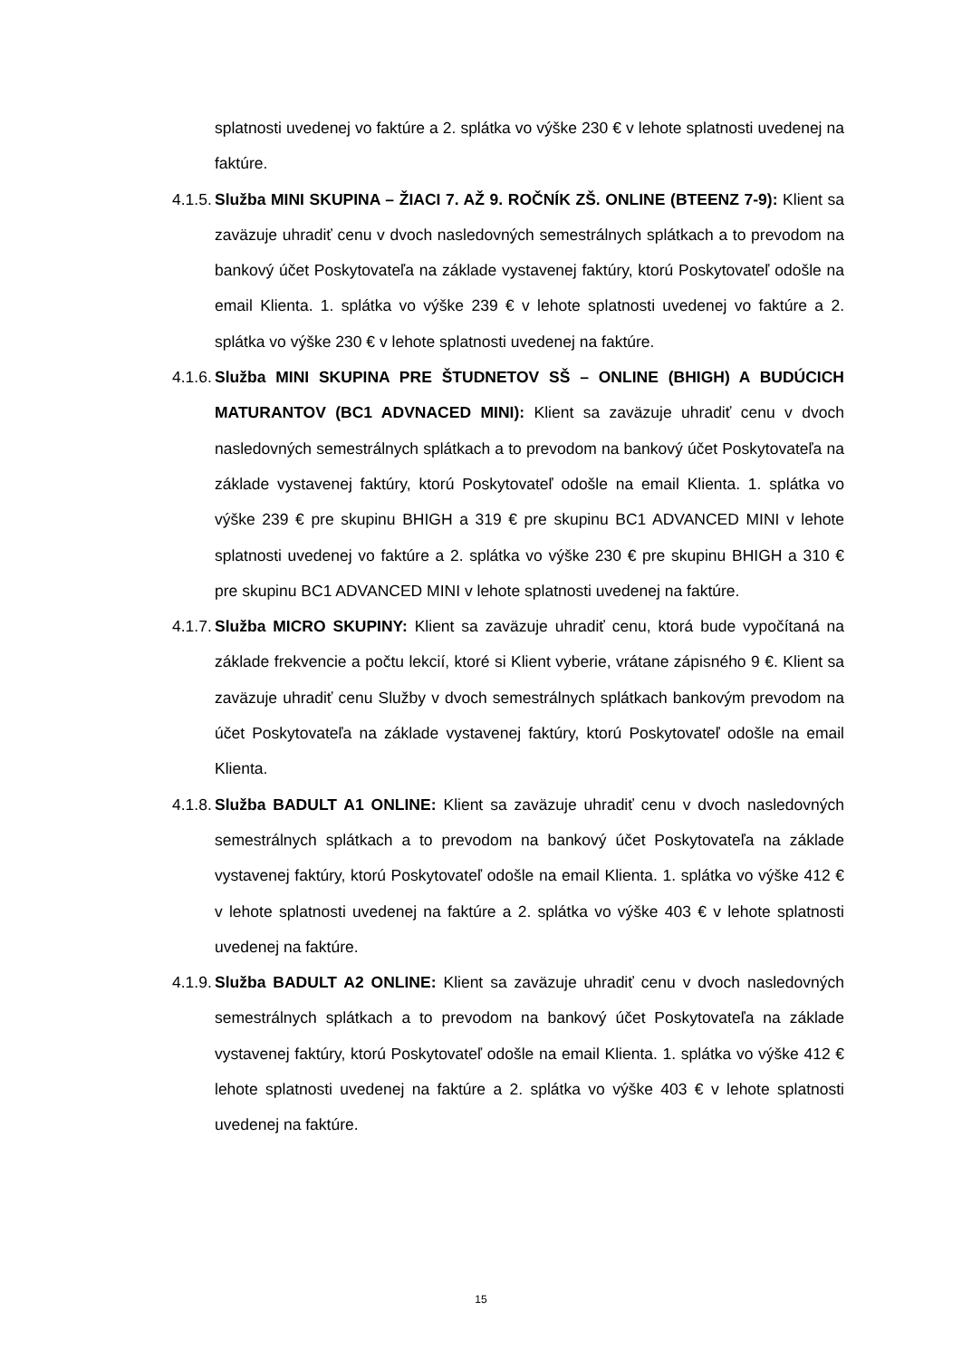splatnosti uvedenej vo faktúre a 2. splátka vo výške 230 € v lehote splatnosti uvedenej na faktúre.
4.1.5. Služba MINI SKUPINA – ŽIACI 7. AŽ 9. ROČNÍK ZŠ. ONLINE (BTEENZ 7-9): Klient sa zaväzuje uhradiť cenu v dvoch nasledovných semestrálnych splátkach a to prevodom na bankový účet Poskytovateľa na základe vystavenej faktúry, ktorú Poskytovateľ odošle na email Klienta. 1. splátka vo výške 239 € v lehote splatnosti uvedenej vo faktúre a 2. splátka vo výške 230 € v lehote splatnosti uvedenej na faktúre.
4.1.6. Služba MINI SKUPINA PRE ŠTUDNETOV SŠ – ONLINE (BHIGH) A BUDÚCICH MATURANTOV (BC1 ADVNACED MINI): Klient sa zaväzuje uhradiť cenu v dvoch nasledovných semestrálnych splátkach a to prevodom na bankový účet Poskytovateľa na základe vystavenej faktúry, ktorú Poskytovateľ odošle na email Klienta. 1. splátka vo výške 239 € pre skupinu BHIGH a 319 € pre skupinu BC1 ADVANCED MINI v lehote splatnosti uvedenej vo faktúre a 2. splátka vo výške 230 € pre skupinu BHIGH a 310 € pre skupinu BC1 ADVANCED MINI v lehote splatnosti uvedenej na faktúre.
4.1.7. Služba MICRO SKUPINY: Klient sa zaväzuje uhradiť cenu, ktorá bude vypočítaná na základe frekvencie a počtu lekcií, ktoré si Klient vyberie, vrátane zápisného 9 €. Klient sa zaväzuje uhradiť cenu Služby v dvoch semestrálnych splátkach bankovým prevodom na účet Poskytovateľa na základe vystavenej faktúry, ktorú Poskytovateľ odošle na email Klienta.
4.1.8. Služba BADULT A1 ONLINE: Klient sa zaväzuje uhradiť cenu v dvoch nasledovných semestrálnych splátkach a to prevodom na bankový účet Poskytovateľa na základe vystavenej faktúry, ktorú Poskytovateľ odošle na email Klienta. 1. splátka vo výške 412 € v lehote splatnosti uvedenej na faktúre a 2. splátka vo výške 403 € v lehote splatnosti uvedenej na faktúre.
4.1.9. Služba BADULT A2 ONLINE: Klient sa zaväzuje uhradiť cenu v dvoch nasledovných semestrálnych splátkach a to prevodom na bankový účet Poskytovateľa na základe vystavenej faktúry, ktorú Poskytovateľ odošle na email Klienta. 1. splátka vo výške 412 € lehote splatnosti uvedenej na faktúre a 2. splátka vo výške 403 € v lehote splatnosti uvedenej na faktúre.
15